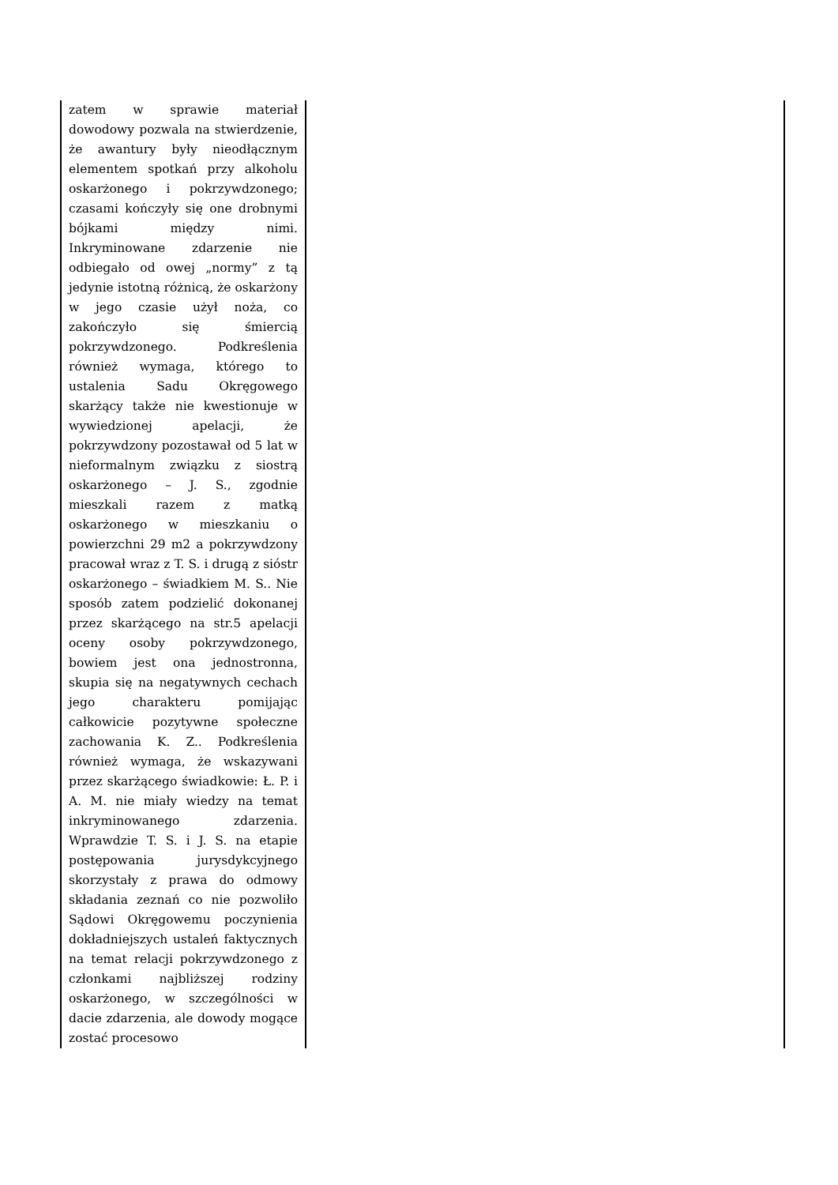| zatem w sprawie materiał dowodowy pozwala na stwierdzenie, że awantury były nieodłącznym elementem spotkań przy alkoholu oskarżonego i pokrzywdzonego; czasami kończyły się one drobnymi bójkami między nimi. Inkryminowane zdarzenie nie odbiegało od owej „normy” z tą jedynie istotną różnicą, że oskarżony w jego czasie użył noża, co zakończyło się śmiercią pokrzywdzonego. Podkreślenia również wymaga, którego to ustalenia Sadu Okręgowego skarżący także nie kwestionuje w wywiedzionej apelacji, że pokrzywdzony pozostawał od 5 lat w nieformalnym związku z siostrą oskarżonego – J. S., zgodnie mieszkali razem z matką oskarżonego w mieszkaniu o powierzchni 29 m2 a pokrzywdzony pracował wraz z T. S. i drugą z sióstr oskarżonego – świadkiem M. S.. Nie sposób zatem podzielić dokonanej przez skarżącego na str.5 apelacji oceny osoby pokrzywdzonego, bowiem jest ona jednostronna, skupia się na negatywnych cechach jego charakteru pomijając całkowicie pozytywne społeczne zachowania K. Z.. Podkreślenia również wymaga, że wskazywani przez skarżącego świadkowie: Ł. P. i A. M. nie miały wiedzy na temat inkryminowanego zdarzenia. Wprawdzie T. S. i J. S. na etapie postępowania jurysdykcyjnego skorzystały z prawa do odmowy składania zeznań co nie pozwoliło Sądowi Okręgowemu poczynienia dokładniejszych ustaleń faktycznych na temat relacji pokrzywdzonego z członkami najbliższej rodziny oskarżonego, w szczególności w dacie zdarzenia, ale dowody mogące zostać procesowo | |